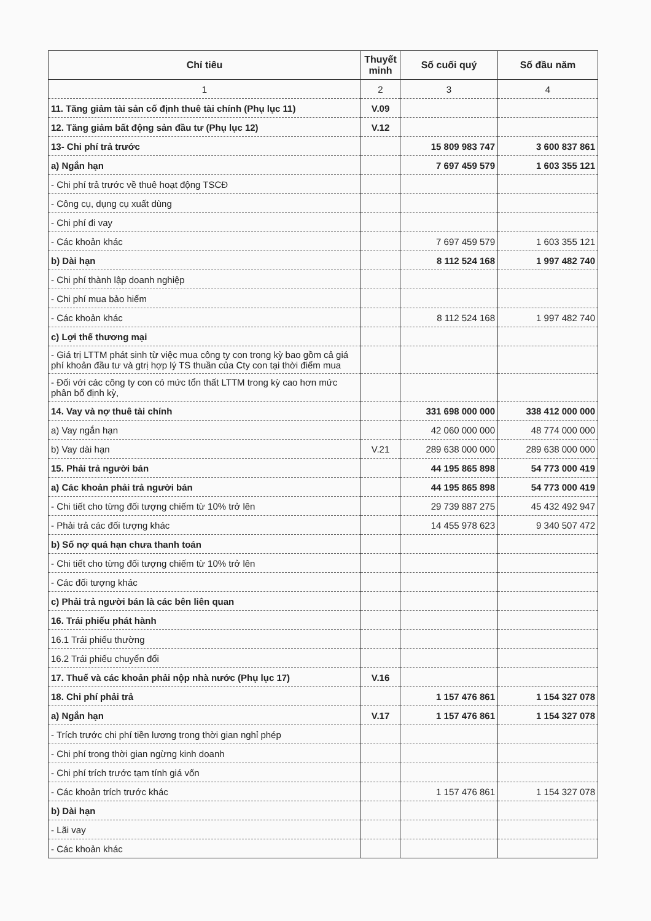| Chỉ tiêu | Thuyết minh | Số cuối quý | Số đầu năm |
| --- | --- | --- | --- |
| 1 | 2 | 3 | 4 |
| 11. Tăng giảm tài sản cố định thuê tài chính (Phụ lục 11) | V.09 | | |
| 12. Tăng giảm bất động sản đầu tư (Phụ lục 12) | V.12 | | |
| 13- Chi phí trả trước | | 15 809 983 747 | 3 600 837 861 |
| a) Ngắn hạn | | 7 697 459 579 | 1 603 355 121 |
| - Chi phí trả trước về thuê hoạt động TSCĐ | | | |
| - Công cụ, dụng cụ xuất dùng | | | |
| - Chi phí đi vay | | | |
| - Các khoản khác | | 7 697 459 579 | 1 603 355 121 |
| b) Dài hạn | | 8 112 524 168 | 1 997 482 740 |
| - Chi phí thành lập doanh nghiệp | | | |
| - Chi phí mua bảo hiểm | | | |
| - Các khoản khác | | 8 112 524 168 | 1 997 482 740 |
| c) Lợi thế thương mại | | | |
| - Giá trị LTTM phát sinh từ việc mua công ty con trong kỳ bao gồm cả giá phí khoản đầu tư và gtrị hợp lý TS thuần của Cty con tại thời điểm mua | | | |
| - Đối với các công ty con có mức tổn thất LTTM trong kỳ cao hơn mức phân bổ định kỳ, | | | |
| 14. Vay và nợ thuê tài chính | | 331 698 000 000 | 338 412 000 000 |
| a) Vay ngắn hạn | | 42 060 000 000 | 48 774 000 000 |
| b) Vay dài hạn | V.21 | 289 638 000 000 | 289 638 000 000 |
| 15. Phải trả người bán | | 44 195 865 898 | 54 773 000 419 |
| a) Các khoản phải trả người bán | | 44 195 865 898 | 54 773 000 419 |
| - Chi tiết cho từng đối tượng chiếm từ 10% trở lên | | 29 739 887 275 | 45 432 492 947 |
| - Phải trả các đối tượng khác | | 14 455 978 623 | 9 340 507 472 |
| b) Số nợ quá hạn chưa thanh toán | | | |
| - Chi tiết cho từng đối tượng chiếm từ 10% trở lên | | | |
| - Các đối tượng khác | | | |
| c) Phải trả người bán là các bên liên quan | | | |
| 16. Trái phiếu phát hành | | | |
| 16.1 Trái phiếu thường | | | |
| 16.2 Trái phiếu chuyển đổi | | | |
| 17. Thuế và các khoản phải nộp nhà nước (Phụ lục 17) | V.16 | | |
| 18. Chi phí phải trả | | 1 157 476 861 | 1 154 327 078 |
| a) Ngắn hạn | V.17 | 1 157 476 861 | 1 154 327 078 |
| - Trích trước chi phí tiền lương trong thời gian nghỉ phép | | | |
| - Chi phí trong thời gian ngừng kinh doanh | | | |
| - Chi phí trích trước tạm tính giá vốn | | | |
| - Các khoản trích trước khác | | 1 157 476 861 | 1 154 327 078 |
| b) Dài hạn | | | |
| - Lãi vay | | | |
| - Các khoản khác | | | |